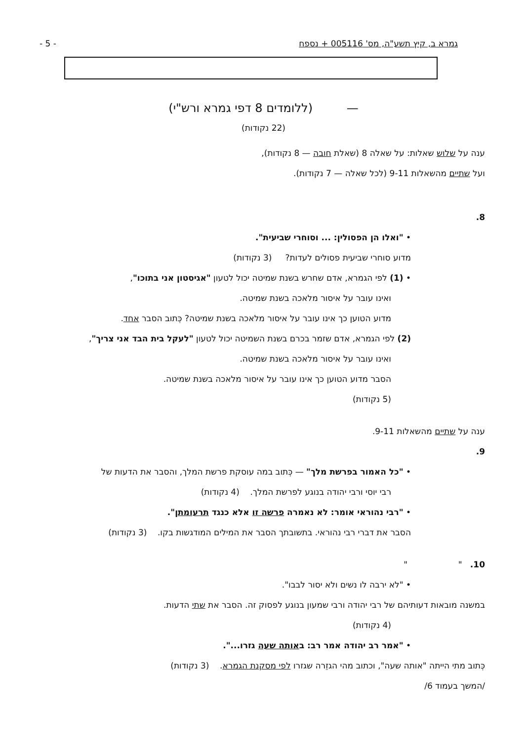גמרא ב, קיץ תשע"ה, מס' 005116 + נספח - 5 -
— (ללומדים 8 דפי גמרא ורש"י)
(22 נקודות)
ענה על שלוש שאלות: על שאלה 8 (שאלת חובה — 8 נקודות),
ועל שתיים מהשאלות 9-11 (לכל שאלה — 7 נקודות).
8.
• "ואלו הן הפסולין: ... וסוחרי שביעית".
מדוע סוחרי שביעית פסולים לעדות? (3 נקודות)
• (1) לפי הגמרא, אדם שחרש בשנת שמיטה יכול לטעון "אגיסטון אני בתוכו",
ואינו עובר על איסור מלאכה בשנת שמיטה.
מדוע הטוען כך אינו עובר על איסור מלאכה בשנת שמיטה? כְּתוב הסבר אחד.
(2) לפי הגמרא, אדם שזמר בכרם בשנת השמיטה יכול לטעון "לעקל בית הבד אני צריך",
ואינו עובר על איסור מלאכה בשנת שמיטה.
הסבר מדוע הטוען כך אינו עובר על איסור מלאכה בשנת שמיטה.
(5 נקודות)
ענה על שתיים מהשאלות 9-11.
9.
• "כל האמור בפרשת מלך" — כְּתוב במה עוסקת פרשת המלך, והסבר את הדעות של
רבי יוסי ורבי יהודה בנוגע לפרשת המלך. (4 נקודות)
• "רבי נהוראי אומר: לא נאמרה פרשה זו אלא כנגד תרעומתן".
הסבר את דברי רבי נהוראי. בתשובתך הסבר את המילים המודגשות בקו. (3 נקודות)
10. " "
• "לא ירבה לו נשים ולא יסור לבבו".
במשנה מובאות דעותיהם של רבי יהודה ורבי שמעון בנוגע לפסוק זה. הסבר את שתי הדעות.
(4 נקודות)
• "אמר רב יהודה אמר רב: באותה שעה גזרו...".
כְּתוב מתי הייתה "אותה שעה", וכתוב מהי הגזֵרה שגזרו לפי מסקנת הגמרא. (3 נקודות)
/המשך בעמוד 6/